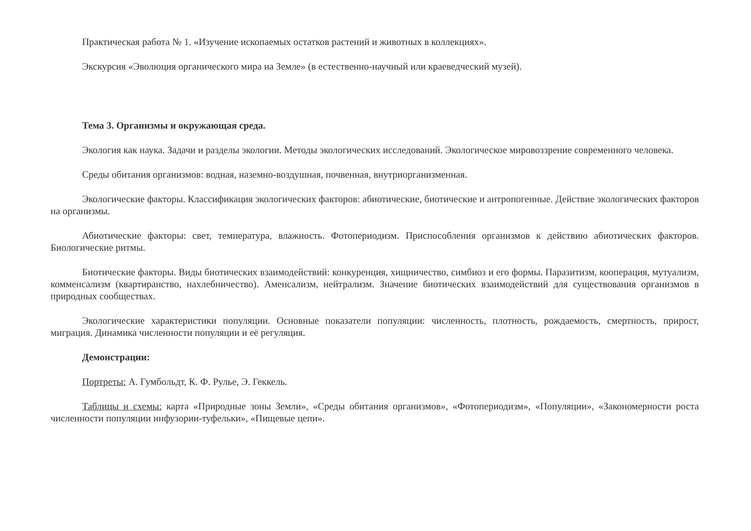Практическая работа № 1. «Изучение ископаемых остатков растений и животных в коллекциях».
Экскурсия «Эволюция органического мира на Земле» (в естественно-научный или краеведческий музей).
Тема 3. Организмы и окружающая среда.
Экология как наука. Задачи и разделы экологии. Методы экологических исследований. Экологическое мировоззрение современного человека.
Среды обитания организмов: водная, наземно-воздушная, почвенная, внутриорганизменная.
Экологические факторы. Классификация экологических факторов: абиотические, биотические и антропогенные. Действие экологических факторов на организмы.
Абиотические факторы: свет, температура, влажность. Фотопериодизм. Приспособления организмов к действию абиотических факторов. Биологические ритмы.
Биотические факторы. Виды биотических взаимодействий: конкуренция, хищничество, симбиоз и его формы. Паразитизм, кооперация, мутуализм, комменсализм (квартиранство, нахлебничество). Аменсализм, нейтрализм. Значение биотических взаимодействий для существования организмов в природных сообществах.
Экологические характеристики популяции. Основные показатели популяции: численность, плотность, рождаемость, смертность, прирост, миграция. Динамика численности популяции и её регуляция.
Демонстрации:
Портреты: А. Гумбольдт, К. Ф. Рулье, Э. Геккель.
Таблицы и схемы: карта «Природные зоны Земли», «Среды обитания организмов», «Фотопериодизм», «Популяции», «Закономерности роста численности популяции инфузории-туфельки», «Пищевые цепи».